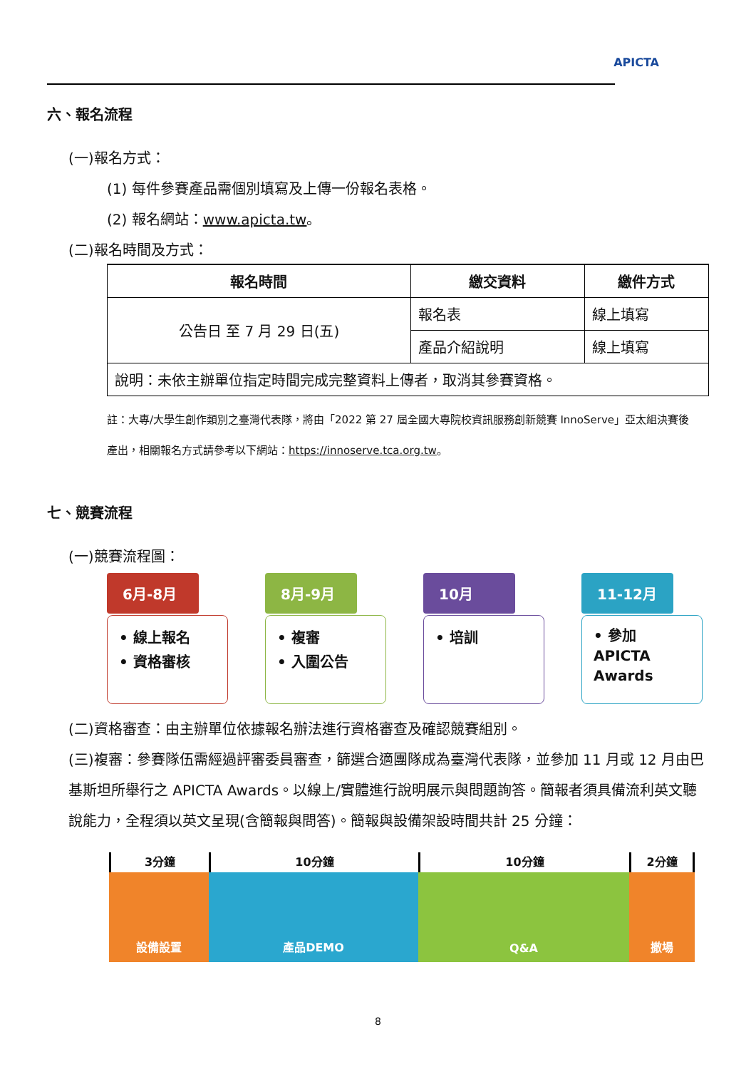APICTA
六、報名流程
(一)報名方式：
(1) 每件參賽產品需個別填寫及上傳一份報名表格。
(2) 報名網站：www.apicta.tw。
(二)報名時間及方式：
| 報名時間 | 繳交資料 | 繳件方式 |
| --- | --- | --- |
| 公告日 至 7 月 29 日(五) | 報名表 | 線上填寫 |
| | 產品介紹說明 | 線上填寫 |
| 說明：未依主辦單位指定時間完成完整資料上傳者，取消其參賽資格。 | | |
註：大專/大學生創作類別之臺灣代表隊，將由「2022 第 27 屆全國大專院校資訊服務創新競賽 InnoServe」亞太組決賽後產出，相關報名方式請參考以下網站：https://innoserve.tca.org.tw。
七、競賽流程
(一)競賽流程圖：
6月-8月
• 線上報名
• 資格審核
8月-9月
• 複審
• 入圍公告
10月
• 培訓
11-12月
• 參加
APICTA
Awards
(二)資格審查：由主辦單位依據報名辦法進行資格審查及確認競賽組別。
(三)複審：參賽隊伍需經過評審委員審查，篩選合適團隊成為臺灣代表隊，並參加 11 月或 12 月由巴基斯坦所舉行之 APICTA Awards。以線上/實體進行說明展示與問題詢答。簡報者須具備流利英文聽說能力，全程須以英文呈現(含簡報與問答)。簡報與設備架設時間共計 25 分鐘：
3分鐘
設備設置
10分鐘
產品DEMO
10分鐘
Q&A
2分鐘
撤場
8